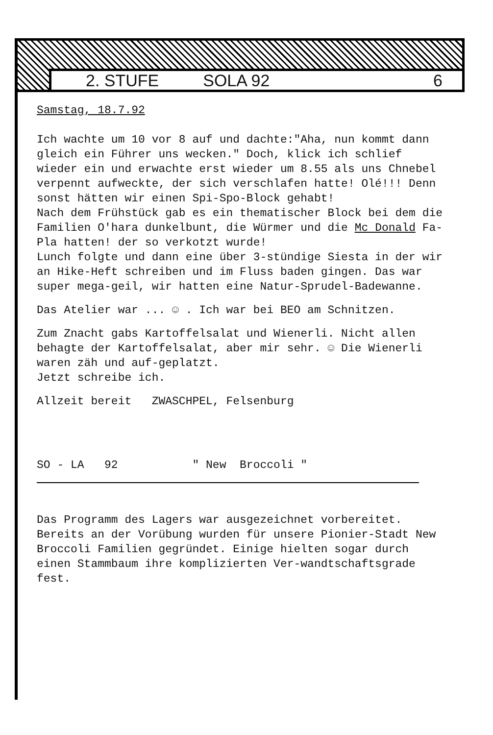2. STUFE SOLA 92 6
Samstag, 18.7.92
Ich wachte um 10 vor 8 auf und dachte:"Aha, nun kommt dann gleich ein Führer uns wecken." Doch, klick ich schlief wieder ein und erwachte erst wieder um 8.55 als uns Chnebel verpennt aufweckte, der sich verschlafen hatte! Olé!!! Denn sonst hätten wir einen Spi-Spo-Block gehabt!
Nach dem Frühstück gab es ein thematischer Block bei dem die Familien O'hara dunkelbunt, die Würmer und die Mc Donald Fa-Pla hatten! der so verkotzt wurde!
Lunch folgte und dann eine über 3-stündige Siesta in der wir an Hike-Heft schreiben und im Fluss baden gingen. Das war super mega-geil, wir hatten eine Natur-Sprudel-Badewanne.
Das Atelier war ... ☺ . Ich war bei BEO am Schnitzen.
Zum Znacht gabs Kartoffelsalat und Wienerli. Nicht allen behagte der Kartoffelsalat, aber mir sehr. ☺ Die Wienerli waren zäh und auf-geplatzt.
Jetzt schreibe ich.
Allzeit bereit ZWASCHPEL, Felsenburg
SO - LA 92 " New Broccoli "
Das Programm des Lagers war ausgezeichnet vorbereitet. Bereits an der Vorübung wurden für unsere Pionier-Stadt New Broccoli Familien gegründet. Einige hielten sogar durch einen Stammbaum ihre komplizierten Ver-wandtschaftsgrade fest.